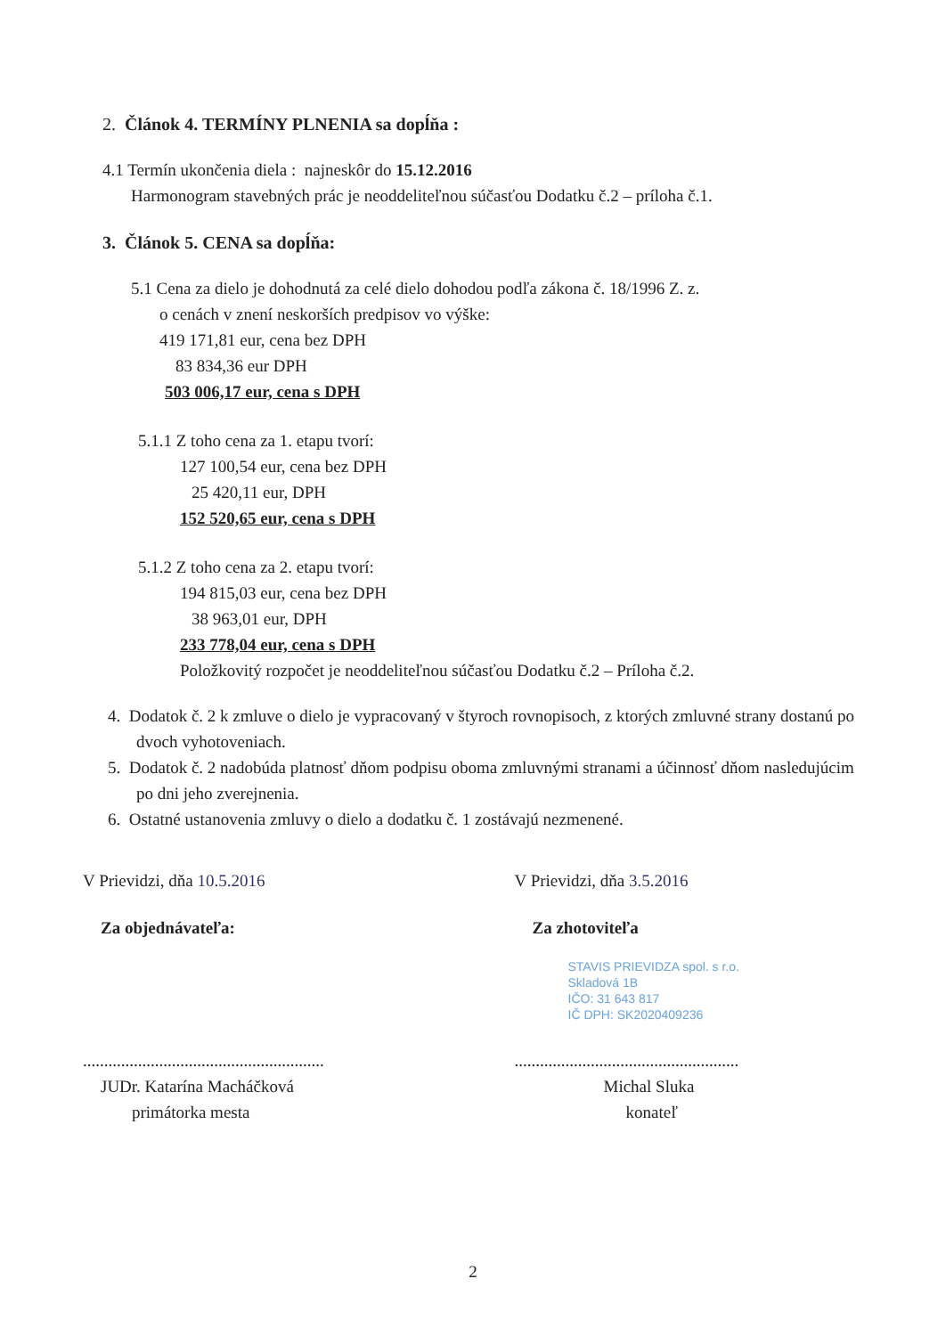2. Článok 4. TERMÍNY PLNENIA sa dopĺňa :
4.1 Termín ukončenia diela : najneskôr do 15.12.2016
Harmonogram stavebných prác je neoddeliteľnou súčasťou Dodatku č.2 – príloha č.1.
3. Článok 5. CENA sa dopĺňa:
5.1 Cena za dielo je dohodnutá za celé dielo dohodou podľa zákona č. 18/1996 Z. z.
o cenách v znení neskorších predpisov vo výške:
419 171,81 eur, cena bez DPH
83 834,36 eur DPH
503 006,17 eur, cena s DPH
5.1.1 Z toho cena za 1. etapu tvorí:
127 100,54 eur, cena bez DPH
25 420,11 eur, DPH
152 520,65 eur, cena s DPH
5.1.2 Z toho cena za 2. etapu tvorí:
194 815,03 eur, cena bez DPH
38 963,01 eur, DPH
233 778,04 eur, cena s DPH
Položkovitý rozpočet je neoddeliteľnou súčasťou Dodatku č.2 – Príloha č.2.
4. Dodatok č. 2 k zmluve o dielo je vypracovaný v štyroch rovnopisoch, z ktorých zmluvné strany dostanú po dvoch vyhotoveniach.
5. Dodatok č. 2 nadobúda platnosť dňom podpisu oboma zmluvnými stranami a účinnosť dňom nasledujúcim po dni jeho zverejnenia.
6. Ostatné ustanovenia zmluvy o dielo a dodatku č. 1 zostávajú nezmenené.
V Prievidzi, dňa 10.5.2016
Za objednávateľa:
.........................................................
JUDr. Katarína Macháčková
primátorka mesta
V Prievidzi, dňa 3.5.2016
Za zhotoviteľa
STAVIS PRIEVIDZA spol. s r.o.
Skladová 1B
IČO: 31 643 817
IČ DPH: SK2020409236
.....................................................
Michal Sluka
konateľ
2